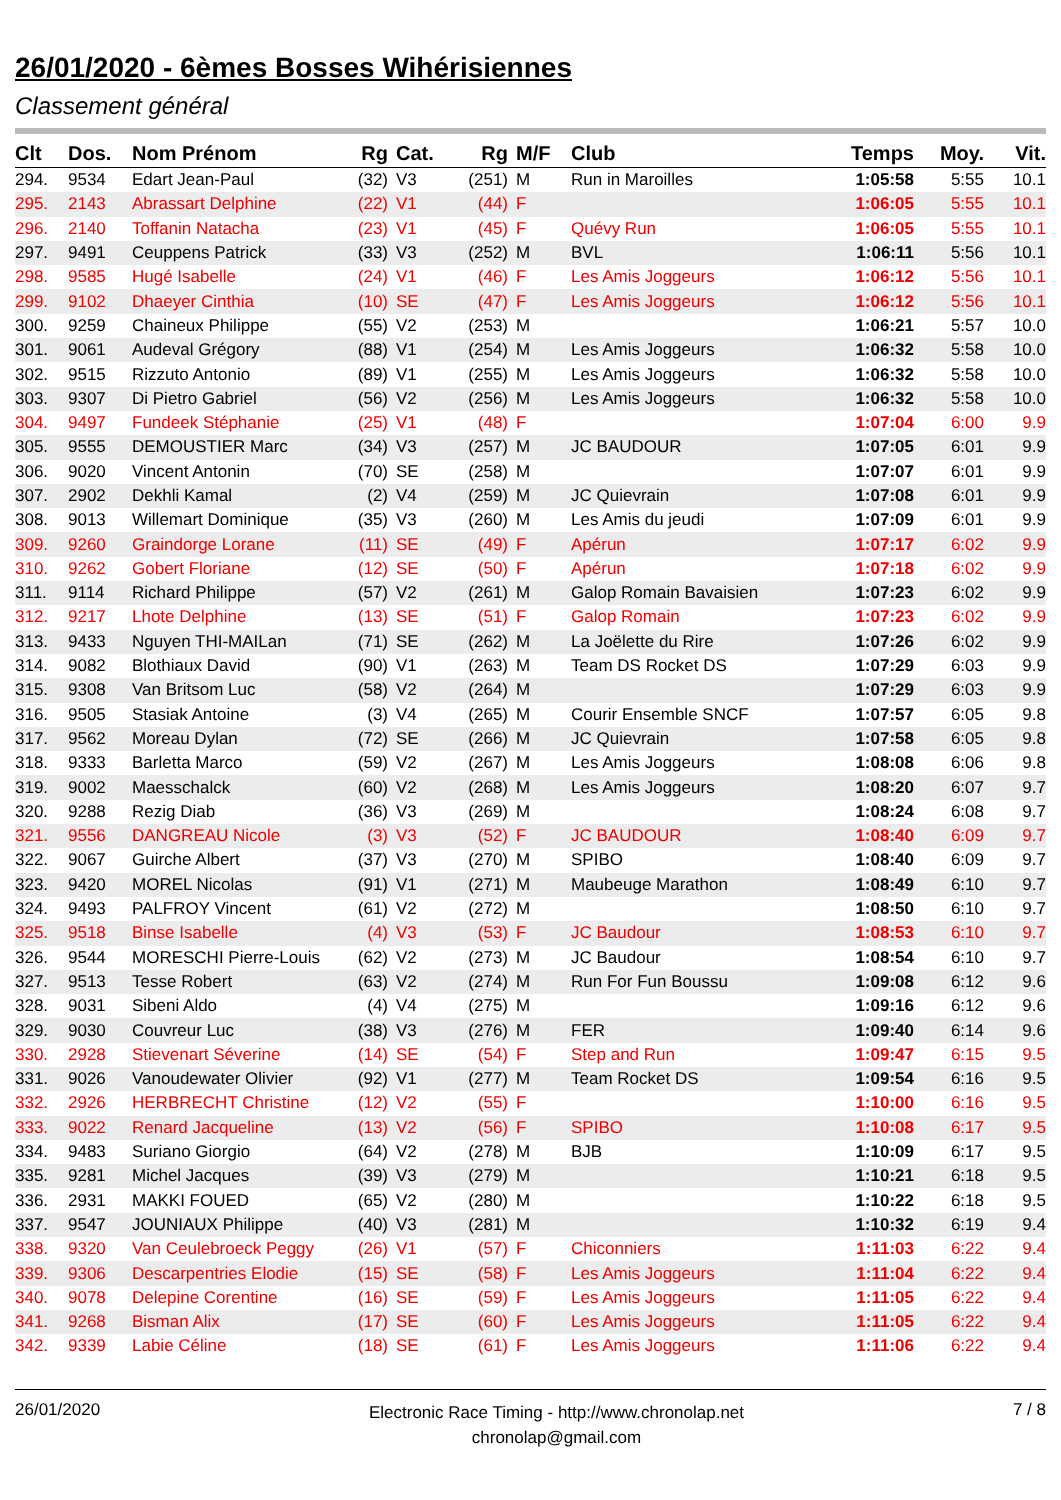26/01/2020 - 6èmes Bosses Wihérisiennes
Classement général
| Clt | Dos. | Nom Prénom | Rg | Cat. | Rg | M/F | Club | Temps | Moy. | Vit. |
| --- | --- | --- | --- | --- | --- | --- | --- | --- | --- | --- |
| 294. | 9534 | Edart Jean-Paul | (32) | V3 | (251) | M | Run in Maroilles | 1:05:58 | 5:55 | 10.1 |
| 295. | 2143 | Abrassart Delphine | (22) | V1 | (44) | F | | 1:06:05 | 5:55 | 10.1 |
| 296. | 2140 | Toffanin Natacha | (23) | V1 | (45) | F | Quévy Run | 1:06:05 | 5:55 | 10.1 |
| 297. | 9491 | Ceuppens Patrick | (33) | V3 | (252) | M | BVL | 1:06:11 | 5:56 | 10.1 |
| 298. | 9585 | Hugé Isabelle | (24) | V1 | (46) | F | Les Amis Joggeurs | 1:06:12 | 5:56 | 10.1 |
| 299. | 9102 | Dhaeyer Cinthia | (10) | SE | (47) | F | Les Amis Joggeurs | 1:06:12 | 5:56 | 10.1 |
| 300. | 9259 | Chaineux Philippe | (55) | V2 | (253) | M | | 1:06:21 | 5:57 | 10.0 |
| 301. | 9061 | Audeval Grégory | (88) | V1 | (254) | M | Les Amis Joggeurs | 1:06:32 | 5:58 | 10.0 |
| 302. | 9515 | Rizzuto Antonio | (89) | V1 | (255) | M | Les Amis Joggeurs | 1:06:32 | 5:58 | 10.0 |
| 303. | 9307 | Di Pietro Gabriel | (56) | V2 | (256) | M | Les Amis Joggeurs | 1:06:32 | 5:58 | 10.0 |
| 304. | 9497 | Fundeek Stéphanie | (25) | V1 | (48) | F | | 1:07:04 | 6:00 | 9.9 |
| 305. | 9555 | DEMOUSTIER Marc | (34) | V3 | (257) | M | JC BAUDOUR | 1:07:05 | 6:01 | 9.9 |
| 306. | 9020 | Vincent Antonin | (70) | SE | (258) | M | | 1:07:07 | 6:01 | 9.9 |
| 307. | 2902 | Dekhli Kamal | (2) | V4 | (259) | M | JC Quievrain | 1:07:08 | 6:01 | 9.9 |
| 308. | 9013 | Willemart Dominique | (35) | V3 | (260) | M | Les Amis du jeudi | 1:07:09 | 6:01 | 9.9 |
| 309. | 9260 | Graindorge Lorane | (11) | SE | (49) | F | Apérun | 1:07:17 | 6:02 | 9.9 |
| 310. | 9262 | Gobert Floriane | (12) | SE | (50) | F | Apérun | 1:07:18 | 6:02 | 9.9 |
| 311. | 9114 | Richard Philippe | (57) | V2 | (261) | M | Galop Romain Bavaisien | 1:07:23 | 6:02 | 9.9 |
| 312. | 9217 | Lhote Delphine | (13) | SE | (51) | F | Galop Romain | 1:07:23 | 6:02 | 9.9 |
| 313. | 9433 | Nguyen THI-MAILan | (71) | SE | (262) | M | La Joëlette du Rire | 1:07:26 | 6:02 | 9.9 |
| 314. | 9082 | Blothiaux David | (90) | V1 | (263) | M | Team DS Rocket DS | 1:07:29 | 6:03 | 9.9 |
| 315. | 9308 | Van Britsom Luc | (58) | V2 | (264) | M | | 1:07:29 | 6:03 | 9.9 |
| 316. | 9505 | Stasiak Antoine | (3) | V4 | (265) | M | Courir Ensemble SNCF | 1:07:57 | 6:05 | 9.8 |
| 317. | 9562 | Moreau Dylan | (72) | SE | (266) | M | JC Quievrain | 1:07:58 | 6:05 | 9.8 |
| 318. | 9333 | Barletta Marco | (59) | V2 | (267) | M | Les Amis Joggeurs | 1:08:08 | 6:06 | 9.8 |
| 319. | 9002 | Maesschalck | (60) | V2 | (268) | M | Les Amis Joggeurs | 1:08:20 | 6:07 | 9.7 |
| 320. | 9288 | Rezig Diab | (36) | V3 | (269) | M | | 1:08:24 | 6:08 | 9.7 |
| 321. | 9556 | DANGREAU Nicole | (3) | V3 | (52) | F | JC BAUDOUR | 1:08:40 | 6:09 | 9.7 |
| 322. | 9067 | Guirche Albert | (37) | V3 | (270) | M | SPIBO | 1:08:40 | 6:09 | 9.7 |
| 323. | 9420 | MOREL Nicolas | (91) | V1 | (271) | M | Maubeuge Marathon | 1:08:49 | 6:10 | 9.7 |
| 324. | 9493 | PALFROY Vincent | (61) | V2 | (272) | M | | 1:08:50 | 6:10 | 9.7 |
| 325. | 9518 | Binse Isabelle | (4) | V3 | (53) | F | JC Baudour | 1:08:53 | 6:10 | 9.7 |
| 326. | 9544 | MORESCHI Pierre-Louis | (62) | V2 | (273) | M | JC Baudour | 1:08:54 | 6:10 | 9.7 |
| 327. | 9513 | Tesse Robert | (63) | V2 | (274) | M | Run For Fun Boussu | 1:09:08 | 6:12 | 9.6 |
| 328. | 9031 | Sibeni Aldo | (4) | V4 | (275) | M | | 1:09:16 | 6:12 | 9.6 |
| 329. | 9030 | Couvreur Luc | (38) | V3 | (276) | M | FER | 1:09:40 | 6:14 | 9.6 |
| 330. | 2928 | Stievenart Séverine | (14) | SE | (54) | F | Step and Run | 1:09:47 | 6:15 | 9.5 |
| 331. | 9026 | Vanoudewater Olivier | (92) | V1 | (277) | M | Team Rocket DS | 1:09:54 | 6:16 | 9.5 |
| 332. | 2926 | HERBRECHT Christine | (12) | V2 | (55) | F | | 1:10:00 | 6:16 | 9.5 |
| 333. | 9022 | Renard Jacqueline | (13) | V2 | (56) | F | SPIBO | 1:10:08 | 6:17 | 9.5 |
| 334. | 9483 | Suriano Giorgio | (64) | V2 | (278) | M | BJB | 1:10:09 | 6:17 | 9.5 |
| 335. | 9281 | Michel Jacques | (39) | V3 | (279) | M | | 1:10:21 | 6:18 | 9.5 |
| 336. | 2931 | MAKKI FOUED | (65) | V2 | (280) | M | | 1:10:22 | 6:18 | 9.5 |
| 337. | 9547 | JOUNIAUX Philippe | (40) | V3 | (281) | M | | 1:10:32 | 6:19 | 9.4 |
| 338. | 9320 | Van Ceulebroeck Peggy | (26) | V1 | (57) | F | Chiconniers | 1:11:03 | 6:22 | 9.4 |
| 339. | 9306 | Descarpentries Elodie | (15) | SE | (58) | F | Les Amis Joggeurs | 1:11:04 | 6:22 | 9.4 |
| 340. | 9078 | Delepine Corentine | (16) | SE | (59) | F | Les Amis Joggeurs | 1:11:05 | 6:22 | 9.4 |
| 341. | 9268 | Bisman Alix | (17) | SE | (60) | F | Les Amis Joggeurs | 1:11:05 | 6:22 | 9.4 |
| 342. | 9339 | Labie Céline | (18) | SE | (61) | F | Les Amis Joggeurs | 1:11:06 | 6:22 | 9.4 |
26/01/2020
Electronic Race Timing - http://www.chronolap.net
chronolap@gmail.com
7 / 8